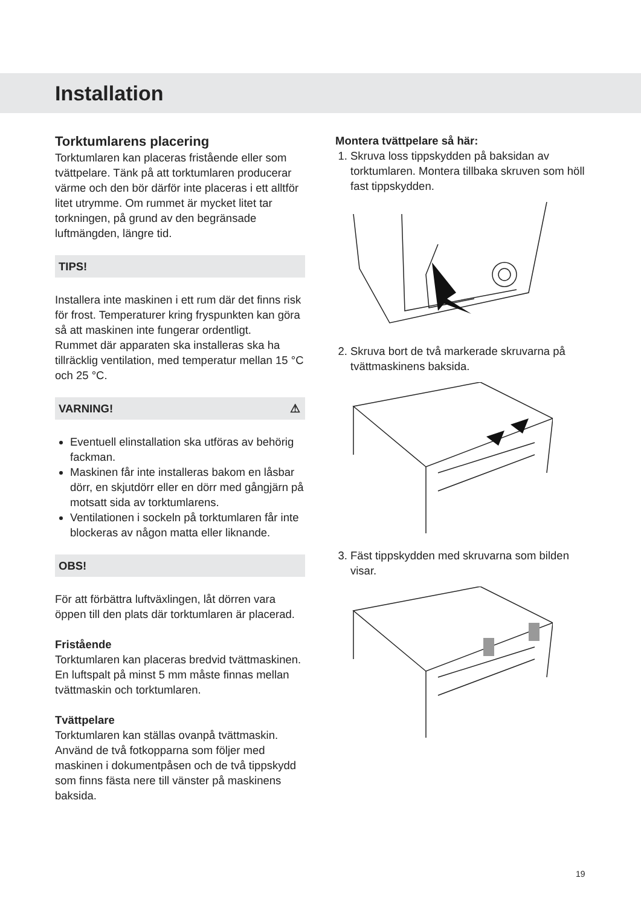Installation
Torktumlarens placering
Torktumlaren kan placeras fristående eller som tvättpelare. Tänk på att torktumlaren producerar värme och den bör därför inte placeras i ett alltför litet utrymme. Om rummet är mycket litet tar torkningen, på grund av den begränsade luftmängden, längre tid.
TIPS!
Installera inte maskinen i ett rum där det finns risk för frost. Temperaturer kring fryspunkten kan göra så att maskinen inte fungerar ordentligt.
Rummet där apparaten ska installeras ska ha tillräcklig ventilation, med temperatur mellan 15 °C och 25 °C.
VARNING! ⚠
Eventuell elinstallation ska utföras av behörig fackman.
Maskinen får inte installeras bakom en låsbar dörr, en skjutdörr eller en dörr med gångjärn på motsatt sida av torktumlarens.
Ventilationen i sockeln på torktumlaren får inte blockeras av någon matta eller liknande.
OBS!
För att förbättra luftväxlingen, låt dörren vara öppen till den plats där torktumlaren är placerad.
Fristående
Torktumlaren kan placeras bredvid tvättmaskinen. En luftspalt på minst 5 mm måste finnas mellan tvättmaskin och torktumlaren.
Tvättpelare
Torktumlaren kan ställas ovanpå tvättmaskin. Använd de två fotkopparna som följer med maskinen i dokumentpåsen och de två tippskydd som finns fästa nere till vänster på maskinens baksida.
Montera tvättpelare så här:
1. Skruva loss tippskydden på baksidan av torktumlaren. Montera tillbaka skruven som höll fast tippskydden.
2. Skruva bort de två markerade skruvarna på tvättmaskinens baksida.
3. Fäst tippskydden med skruvarna som bilden visar.
19